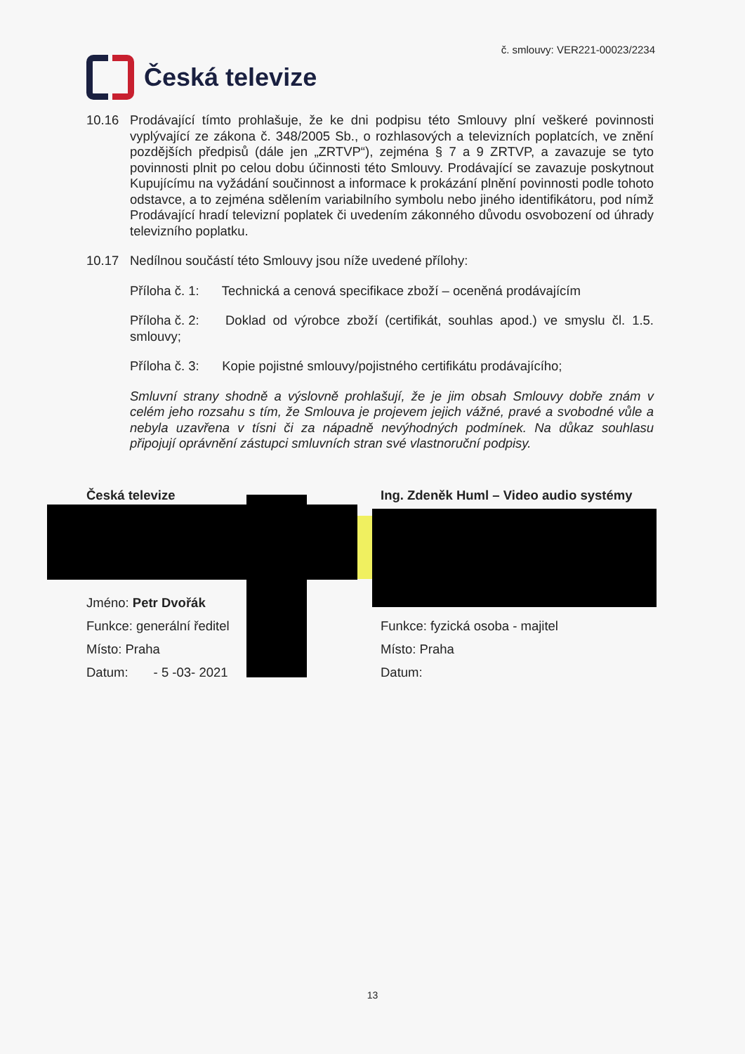Česká televize
č. smlouvy: VER221-00023/2234
10.16 Prodávající tímto prohlašuje, že ke dni podpisu této Smlouvy plní veškeré povinnosti vyplývající ze zákona č. 348/2005 Sb., o rozhlasových a televizních poplatcích, ve znění pozdějších předpisů (dále jen „ZRTVP“), zejména § 7 a 9 ZRTVP, a zavazuje se tyto povinnosti plnit po celou dobu účinnosti této Smlouvy. Prodávající se zavazuje poskytnout Kupujícímu na vyžádání součinnost a informace k prokázání plnění povinnosti podle tohoto odstavce, a to zejména sdělením variabilního symbolu nebo jiného identifikátoru, pod nímž Prodávající hradí televizní poplatek či uvedením zákonného důvodu osvobození od úhrady televizního poplatku.
10.17 Nedílnou součástí této Smlouvy jsou níže uvedené přílohy:
Příloha č. 1: Technická a cenová specifikace zboží – oceněná prodávajícím
Příloha č. 2: Doklad od výrobce zboží (certifikát, souhlas apod.) ve smyslu čl. 1.5. smlouvy;
Příloha č. 3: Kopie pojistné smlouvy/pojistného certifikátu prodávajícího;
Smluvní strany shodně a výslovně prohlašují, že je jim obsah Smlouvy dobře znám v celém jeho rozsahu s tím, že Smlouva je projevem jejich vážné, pravé a svobodné vůle a nebyla uzavřena v tísni či za nápadně nevýhodných podmínek. Na důkaz souhlasu připojují oprávnění zástupci smluvních stran své vlastnoruční podpisy.
Česká televize
Jméno: Petr Dvořák
Funkce: generální ředitel
Místo: Praha
Datum: - 5 -03- 2021
Ing. Zdeněk Huml – Video audio systémy
Funkce: fyzická osoba - majitel
Místo: Praha
Datum:
13